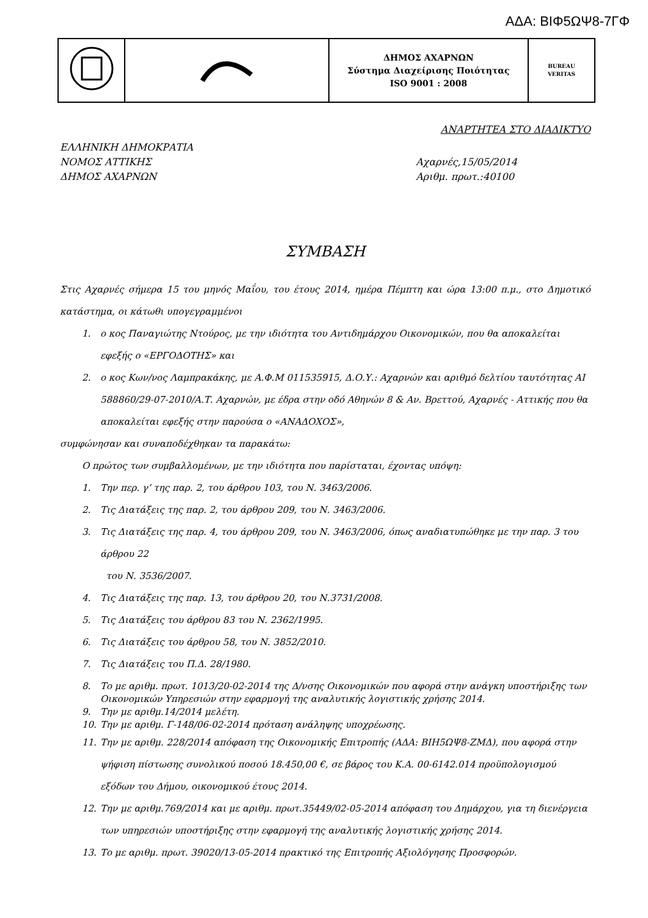ΑΔΑ: ΒΙΦ5ΩΨ8-7ΓΦ
| | | ΔΗΜΟΣ ΑΧΑΡΝΩΝ Σύστημα Διαχείρισης Ποιότητας ISO 9001 : 2008 | BUREAU VERITAS |
ΑΝΑΡΤΗΤΕΑ ΣΤΟ ΔΙΑΔΙΚΤΥΟ
ΕΛΛΗΝΙΚΗ ΔΗΜΟΚΡΑΤΙΑ
ΝΟΜΟΣ ΑΤΤΙΚΗΣ
ΔΗΜΟΣ ΑΧΑΡΝΩΝ
Αχαρνές,15/05/2014
Αριθμ. πρωτ.:40100
ΣΥΜΒΑΣΗ
Στις Αχαρνές σήμερα 15 του μηνός Μαΐου, του έτους 2014, ημέρα Πέμπτη και ώρα 13:00 π.μ., στο Δημοτικό κατάστημα, οι κάτωθι υπογεγραμμένοι
1. ο κος Παναγιώτης Ντούρος, με την ιδιότητα του Αντιδημάρχου Οικονομικών, που θα αποκαλείται εφεξής ο «ΕΡΓΟΔΟΤΗΣ» και
2. ο κος Κων/νος Λαμπρακάκης, με Α.Φ.Μ 011535915, Δ.Ο.Υ.: Αχαρνών και αριθμό δελτίου ταυτότητας ΑΙ 588860/29-07-2010/Α.Τ. Αχαρνών, με έδρα στην οδό Αθηνών 8 & Αν. Βρεττού, Αχαρνές - Αττικής που θα αποκαλείται εφεξής στην παρούσα ο «ΑΝΑΔΟΧΟΣ»,
συμφώνησαν και συναποδέχθηκαν τα παρακάτω:
Ο πρώτος των συμβαλλομένων, με την ιδιότητα που παρίσταται, έχοντας υπόψη:
1. Την περ. γ’ της παρ. 2, του άρθρου 103, του Ν. 3463/2006.
2. Τις Διατάξεις της παρ. 2, του άρθρου 209, του Ν. 3463/2006.
3. Τις Διατάξεις της παρ. 4, του άρθρου 209, του Ν. 3463/2006, όπως αναδιατυπώθηκε με την παρ. 3 του άρθρου 22
του Ν. 3536/2007.
4. Τις Διατάξεις της παρ. 13, του άρθρου 20, του Ν.3731/2008.
5. Τις Διατάξεις του άρθρου 83 του Ν. 2362/1995.
6. Τις Διατάξεις του άρθρου 58, του Ν. 3852/2010.
7. Τις Διατάξεις του Π.Δ. 28/1980.
8. Το με αριθμ. πρωτ. 1013/20-02-2014 της Δ/νσης Οικονομικών που αφορά στην ανάγκη υποστήριξης των Οικονομικών Υπηρεσιών στην εφαρμογή της αναλυτικής λογιστικής χρήσης 2014.
9. Την με αριθμ.14/2014 μελέτη.
10. Την με αριθμ. Γ-148/06-02-2014 πρόταση ανάληψης υποχρέωσης.
11. Την με αριθμ. 228/2014 απόφαση της Οικονομικής Επιτροπής (ΑΔΑ: ΒΙΗ5ΩΨ8-ΖΜΔ), που αφορά στην ψήφιση πίστωσης συνολικού ποσού 18.450,00 €, σε βάρος του Κ.Α. 00-6142.014 προϋπολογισμού εξόδων του Δήμου, οικονομικού έτους 2014.
12. Την με αριθμ.769/2014 και με αριθμ. πρωτ.35449/02-05-2014 απόφαση του Δημάρχου, για τη διενέργεια των υπηρεσιών υποστήριξης στην εφαρμογή της αναλυτικής λογιστικής χρήσης 2014.
13. Το με αριθμ. πρωτ. 39020/13-05-2014 πρακτικό της Επιτροπής Αξιολόγησης Προσφορών.